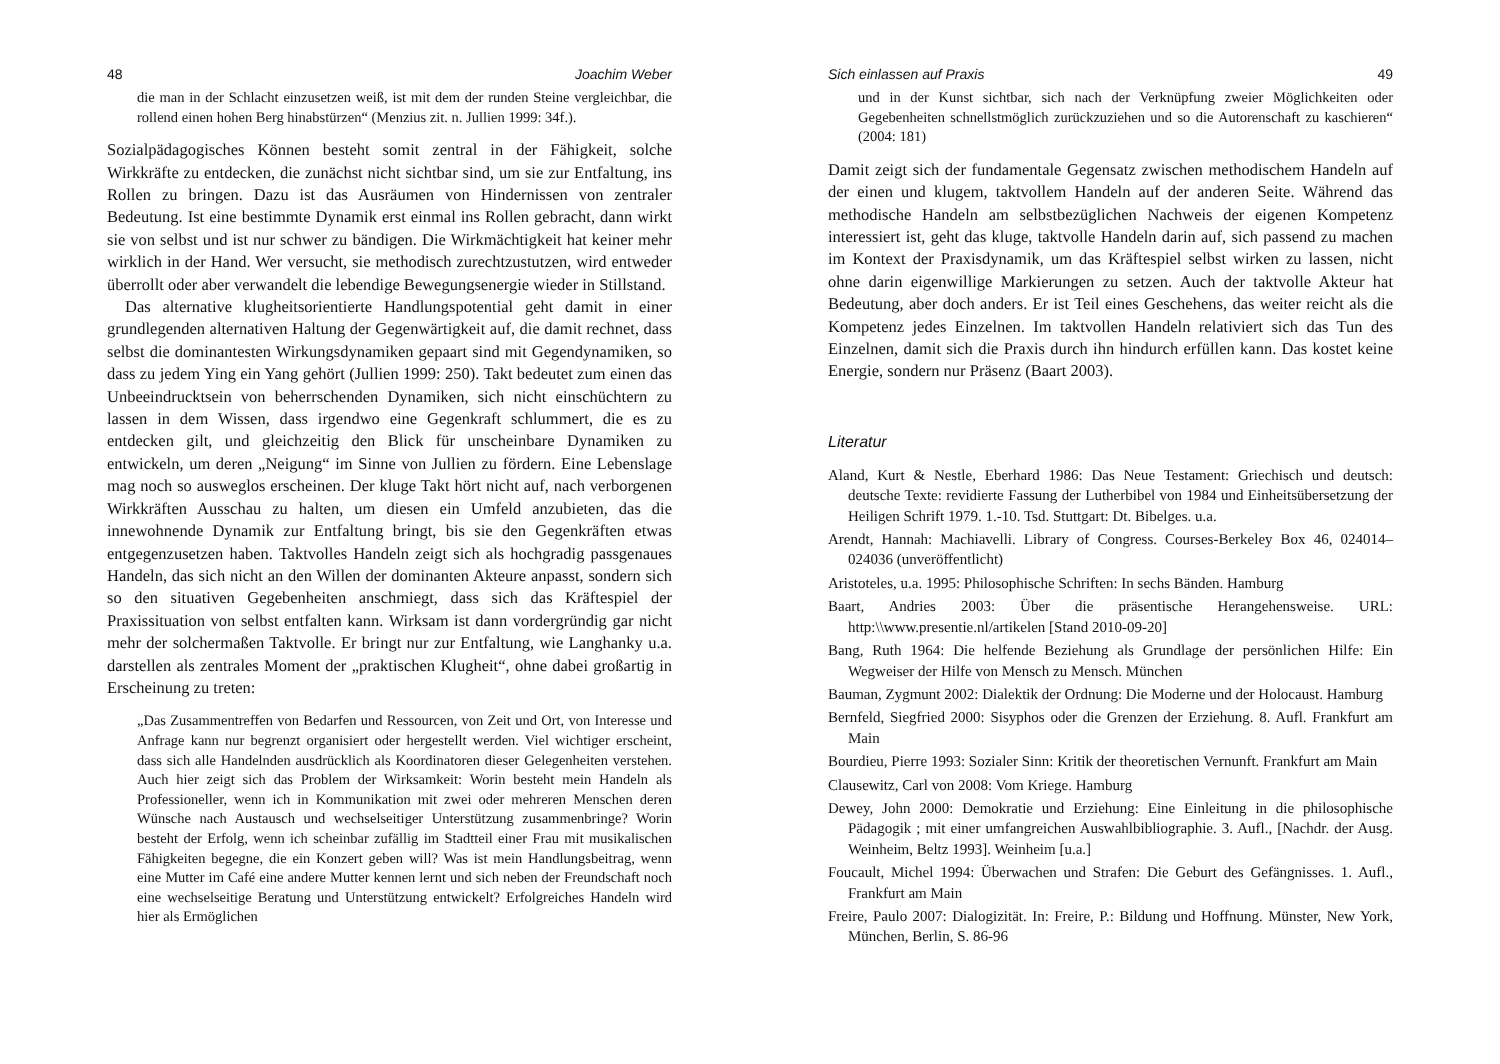48 Joachim Weber
die man in der Schlacht einzusetzen weiß, ist mit dem der runden Steine vergleichbar, die rollend einen hohen Berg hinabstürzen“ (Menzius zit. n. Jullien 1999: 34f.).
Sozialpädagogisches Können besteht somit zentral in der Fähigkeit, solche Wirkkräfte zu entdecken, die zunächst nicht sichtbar sind, um sie zur Entfaltung, ins Rollen zu bringen. Dazu ist das Ausräumen von Hindernissen von zentraler Bedeutung. Ist eine bestimmte Dynamik erst einmal ins Rollen gebracht, dann wirkt sie von selbst und ist nur schwer zu bändigen. Die Wirkmächtigkeit hat keiner mehr wirklich in der Hand. Wer versucht, sie methodisch zurechtzustutzen, wird entweder überrollt oder aber verwandelt die lebendige Bewegungsenergie wieder in Stillstand.
Das alternative klugheitsorientierte Handlungspotential geht damit in einer grundlegenden alternativen Haltung der Gegenwärtigkeit auf, die damit rechnet, dass selbst die dominantesten Wirkungsdynamiken gepaart sind mit Gegendynamiken, so dass zu jedem Ying ein Yang gehört (Jullien 1999: 250). Takt bedeutet zum einen das Unbeeindrucktsein von beherrschenden Dynamiken, sich nicht einschüchtern zu lassen in dem Wissen, dass irgendwo eine Gegenkraft schlummert, die es zu entdecken gilt, und gleichzeitig den Blick für unscheinbare Dynamiken zu entwickeln, um deren „Neigung“ im Sinne von Jullien zu fördern. Eine Lebenslage mag noch so ausweglos erscheinen. Der kluge Takt hört nicht auf, nach verborgenen Wirkkräften Ausschau zu halten, um diesen ein Umfeld anzubieten, das die innewohnende Dynamik zur Entfaltung bringt, bis sie den Gegenkräften etwas entgegenzusetzen haben. Taktvolles Handeln zeigt sich als hochgradig passgenaues Handeln, das sich nicht an den Willen der dominanten Akteure anpasst, sondern sich so den situativen Gegebenheiten anschmiegt, dass sich das Kräftespiel der Praxissituation von selbst entfalten kann. Wirksam ist dann vordergründig gar nicht mehr der solchermaßen Taktvolle. Er bringt nur zur Entfaltung, wie Langhanky u.a. darstellen als zentrales Moment der „praktischen Klugheit“, ohne dabei großartig in Erscheinung zu treten:
„Das Zusammentreffen von Bedarfen und Ressourcen, von Zeit und Ort, von Interesse und Anfrage kann nur begrenzt organisiert oder hergestellt werden. Viel wichtiger erscheint, dass sich alle Handelnden ausdrücklich als Koordinatoren dieser Gelegenheiten verstehen. Auch hier zeigt sich das Problem der Wirksamkeit: Worin besteht mein Handeln als Professioneller, wenn ich in Kommunikation mit zwei oder mehreren Menschen deren Wünsche nach Austausch und wechselseitiger Unterstützung zusammenbringe? Worin besteht der Erfolg, wenn ich scheinbar zufällig im Stadtteil einer Frau mit musikalischen Fähigkeiten begegne, die ein Konzert geben will? Was ist mein Handlungsbeitrag, wenn eine Mutter im Café eine andere Mutter kennen lernt und sich neben der Freundschaft noch eine wechselseitige Beratung und Unterstützung entwickelt? Erfolgreiches Handeln wird hier als Ermöglichen
Sich einlassen auf Praxis 49
und in der Kunst sichtbar, sich nach der Verknüpfung zweier Möglichkeiten oder Gegebenheiten schnellstmöglich zurückzuziehen und so die Autorenschaft zu kaschieren“ (2004: 181)
Damit zeigt sich der fundamentale Gegensatz zwischen methodischem Handeln auf der einen und klugem, taktvollem Handeln auf der anderen Seite. Während das methodische Handeln am selbstbezüglichen Nachweis der eigenen Kompetenz interessiert ist, geht das kluge, taktvolle Handeln darin auf, sich passend zu machen im Kontext der Praxisdynamik, um das Kräftespiel selbst wirken zu lassen, nicht ohne darin eigenwillige Markierungen zu setzen. Auch der taktvolle Akteur hat Bedeutung, aber doch anders. Er ist Teil eines Geschehens, das weiter reicht als die Kompetenz jedes Einzelnen. Im taktvollen Handeln relativiert sich das Tun des Einzelnen, damit sich die Praxis durch ihn hindurch erfüllen kann. Das kostet keine Energie, sondern nur Präsenz (Baart 2003).
Literatur
Aland, Kurt & Nestle, Eberhard 1986: Das Neue Testament: Griechisch und deutsch: deutsche Texte: revidierte Fassung der Lutherbibel von 1984 und Einheitsübersetzung der Heiligen Schrift 1979. 1.-10. Tsd. Stuttgart: Dt. Bibelges. u.a.
Arendt, Hannah: Machiavelli. Library of Congress. Courses-Berkeley Box 46, 024014–024036 (unveröffentlicht)
Aristoteles, u.a. 1995: Philosophische Schriften: In sechs Bänden. Hamburg
Baart, Andries 2003: Über die präsentische Herangehensweise. URL: http:\\www.presentie.nl/artikelen [Stand 2010-09-20]
Bang, Ruth 1964: Die helfende Beziehung als Grundlage der persönlichen Hilfe: Ein Wegweiser der Hilfe von Mensch zu Mensch. München
Bauman, Zygmunt 2002: Dialektik der Ordnung: Die Moderne und der Holocaust. Hamburg
Bernfeld, Siegfried 2000: Sisyphos oder die Grenzen der Erziehung. 8. Aufl. Frankfurt am Main
Bourdieu, Pierre 1993: Sozialer Sinn: Kritik der theoretischen Vernunft. Frankfurt am Main
Clausewitz, Carl von 2008: Vom Kriege. Hamburg
Dewey, John 2000: Demokratie und Erziehung: Eine Einleitung in die philosophische Pädagogik ; mit einer umfangreichen Auswahlbibliographie. 3. Aufl., [Nachdr. der Ausg. Weinheim, Beltz 1993]. Weinheim [u.a.]
Foucault, Michel 1994: Überwachen und Strafen: Die Geburt des Gefängnisses. 1. Aufl., Frankfurt am Main
Freire, Paulo 2007: Dialogizität. In: Freire, P.: Bildung und Hoffnung. Münster, New York, München, Berlin, S. 86-96